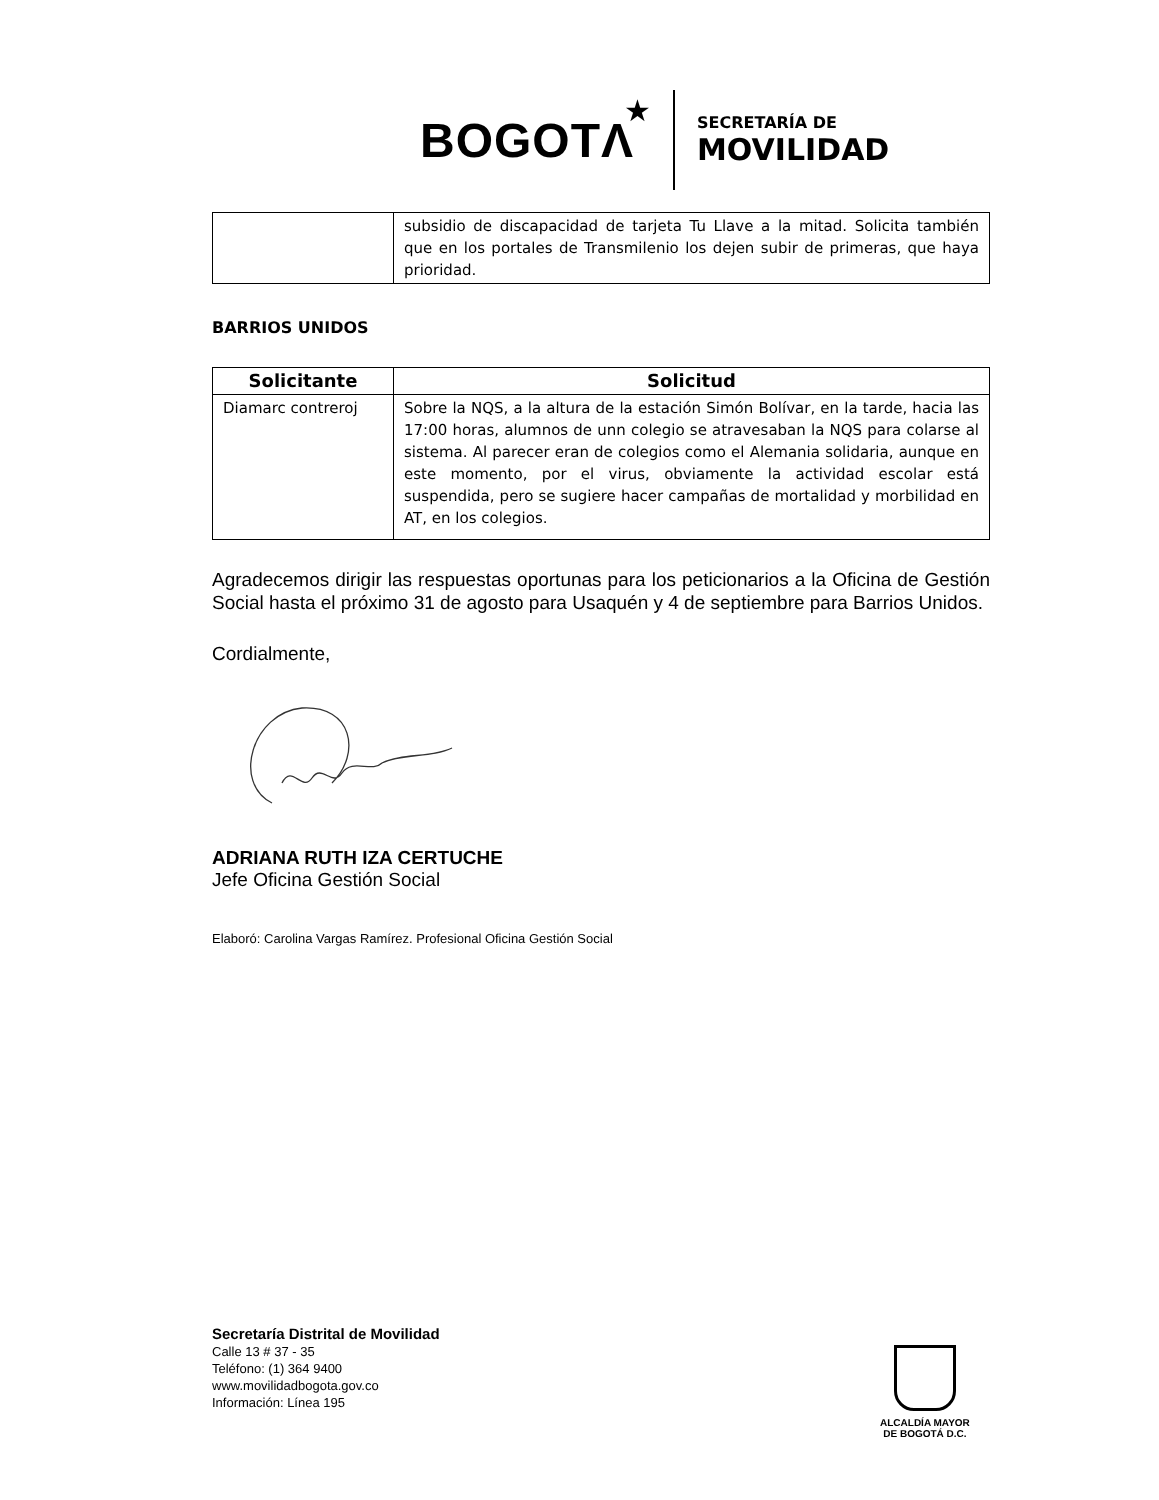BOGOTΛ ★
SECRETARÍA DE
MOVILIDAD
| | subsidio de discapacidad de tarjeta Tu Llave a la mitad. Solicita también que en los portales de Transmilenio los dejen subir de primeras, que haya prioridad. |
BARRIOS UNIDOS
| Solicitante | Solicitud |
| --- | --- |
| Diamarc contreroj | Sobre la NQS, a la altura de la estación Simón Bolívar, en la tarde, hacia las 17:00 horas, alumnos de unn colegio se atravesaban la NQS para colarse al sistema. Al parecer eran de colegios como el Alemania solidaria, aunque en este momento, por el virus, obviamente la actividad escolar está suspendida, pero se sugiere hacer campañas de mortalidad y morbilidad en AT, en los colegios. |
Agradecemos dirigir las respuestas oportunas para los peticionarios a la Oficina de Gestión Social hasta el próximo 31 de agosto para Usaquén y 4 de septiembre para Barrios Unidos.
Cordialmente,
ADRIANA RUTH IZA CERTUCHE
Jefe Oficina Gestión Social
Elaboró: Carolina Vargas Ramírez. Profesional Oficina Gestión Social
Secretaría Distrital de Movilidad
Calle 13 # 37 - 35
Teléfono: (1) 364 9400
www.movilidadbogota.gov.co
Información: Línea 195
ALCALDÍA MAYOR
DE BOGOTÁ D.C.